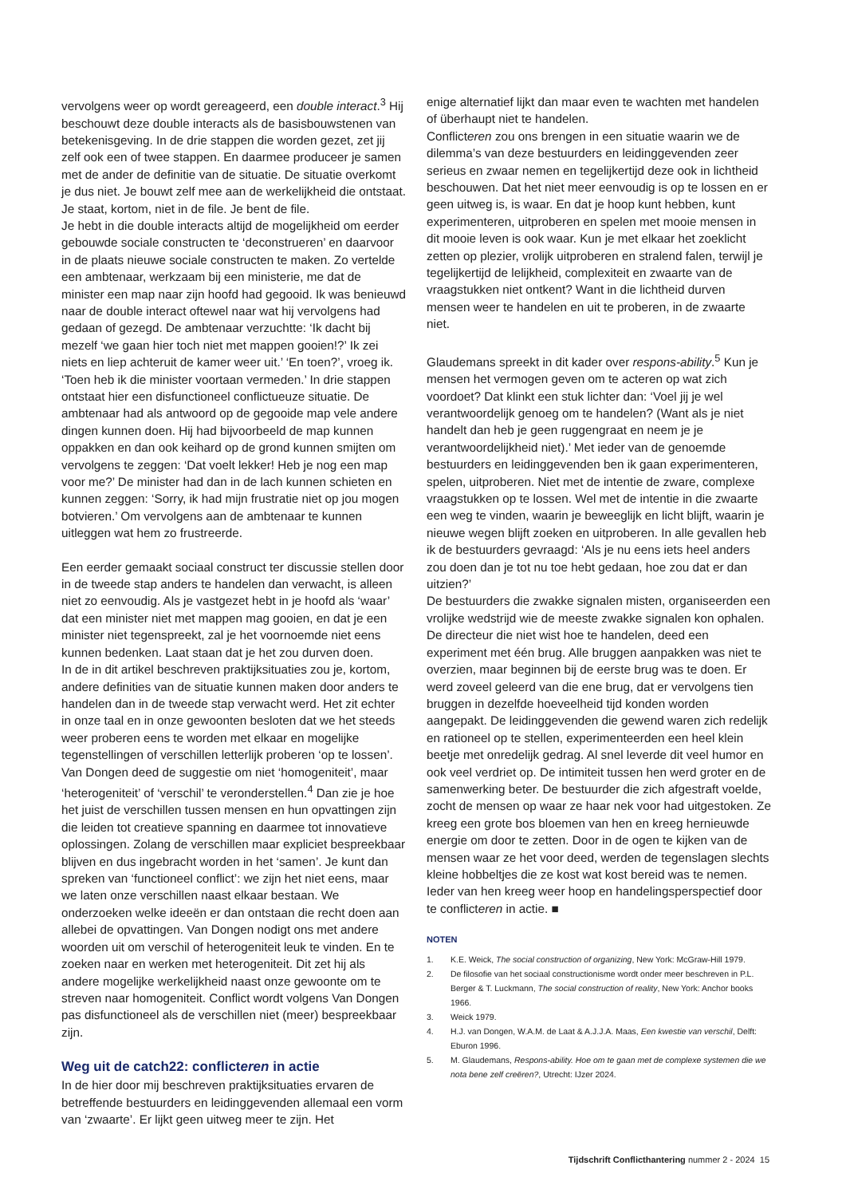vervolgens weer op wordt gereageerd, een double interact.<sup>3</sup> Hij beschouwt deze double interacts als de basisbouwstenen van betekenisgeving. In de drie stappen die worden gezet, zet jij zelf ook een of twee stappen. En daarmee produceer je samen met de ander de definitie van de situatie. De situatie overkomt je dus niet. Je bouwt zelf mee aan de werkelijkheid die ontstaat. Je staat, kortom, niet in de file. Je bent de file.
Je hebt in die double interacts altijd de mogelijkheid om eerder gebouwde sociale constructen te ‘deconstrueren’ en daarvoor in de plaats nieuwe sociale constructen te maken. Zo vertelde een ambtenaar, werkzaam bij een ministerie, me dat de minister een map naar zijn hoofd had gegooid. Ik was benieuwd naar de double interact oftewel naar wat hij vervolgens had gedaan of gezegd. De ambtenaar verzuchtte: ‘Ik dacht bij mezelf ‘we gaan hier toch niet met mappen gooien!?’ Ik zei niets en liep achteruit de kamer weer uit.’ ‘En toen?’, vroeg ik. ‘Toen heb ik die minister voortaan vermeden.’ In drie stappen ontstaat hier een disfunctioneel conflictueuze situatie. De ambtenaar had als antwoord op de gegooide map vele andere dingen kunnen doen. Hij had bijvoorbeeld de map kunnen oppakken en dan ook keihard op de grond kunnen smijten om vervolgens te zeggen: ‘Dat voelt lekker! Heb je nog een map voor me?’ De minister had dan in de lach kunnen schieten en kunnen zeggen: ‘Sorry, ik had mijn frustratie niet op jou mogen botvieren.’ Om vervolgens aan de ambtenaar te kunnen uitleggen wat hem zo frustreerde.
Een eerder gemaakt sociaal construct ter discussie stellen door in de tweede stap anders te handelen dan verwacht, is alleen niet zo eenvoudig. Als je vastgezet hebt in je hoofd als ‘waar’ dat een minister niet met mappen mag gooien, en dat je een minister niet tegenspreekt, zal je het voornoemde niet eens kunnen bedenken. Laat staan dat je het zou durven doen.
In de in dit artikel beschreven praktijksituaties zou je, kortom, andere definities van de situatie kunnen maken door anders te handelen dan in de tweede stap verwacht werd. Het zit echter in onze taal en in onze gewoonten besloten dat we het steeds weer proberen eens te worden met elkaar en mogelijke tegenstellingen of verschillen letterlijk proberen ‘op te lossen’. Van Dongen deed de suggestie om niet ‘homogeniteit’, maar ‘heterogeniteit’ of ‘verschil’ te veronderstellen.<sup>4</sup> Dan zie je hoe het juist de verschillen tussen mensen en hun opvattingen zijn die leiden tot creatieve spanning en daarmee tot innovatieve oplossingen. Zolang de verschillen maar expliciet bespreekbaar blijven en dus ingebracht worden in het ‘samen’. Je kunt dan spreken van ‘functioneel conflict’: we zijn het niet eens, maar we laten onze verschillen naast elkaar bestaan. We onderzoeken welke ideeën er dan ontstaan die recht doen aan allebei de opvattingen. Van Dongen nodigt ons met andere woorden uit om verschil of heterogeniteit leuk te vinden. En te zoeken naar en werken met heterogeniteit. Dit zet hij als andere mogelijke werkelijkheid naast onze gewoonte om te streven naar homogeniteit. Conflict wordt volgens Van Dongen pas disfunctioneel als de verschillen niet (meer) bespreekbaar zijn.
Weg uit de catch22: conflicteren in actie
In de hier door mij beschreven praktijksituaties ervaren de betreffende bestuurders en leidinggevenden allemaal een vorm van ‘zwaarte’. Er lijkt geen uitweg meer te zijn. Het
enige alternatief lijkt dan maar even te wachten met handelen of überhaupt niet te handelen.
Conflicteren zou ons brengen in een situatie waarin we de dilemma’s van deze bestuurders en leidinggevenden zeer serieus en zwaar nemen en tegelijkertijd deze ook in lichtheid beschouwen. Dat het niet meer eenvoudig is op te lossen en er geen uitweg is, is waar. En dat je hoop kunt hebben, kunt experimenteren, uitproberen en spelen met mooie mensen in dit mooie leven is ook waar. Kun je met elkaar het zoeklicht zetten op plezier, vrolijk uitproberen en stralend falen, terwijl je tegelijkertijd de lelijkheid, complexiteit en zwaarte van de vraagstukken niet ontkent? Want in die lichtheid durven mensen weer te handelen en uit te proberen, in de zwaarte niet.
Glaudemans spreekt in dit kader over respons-ability.<sup>5</sup> Kun je mensen het vermogen geven om te acteren op wat zich voordoet? Dat klinkt een stuk lichter dan: ‘Voel jij je wel verantwoordelijk genoeg om te handelen? (Want als je niet handelt dan heb je geen ruggengraat en neem je je verantwoordelijkheid niet).’ Met ieder van de genoemde bestuurders en leidinggevenden ben ik gaan experimenteren, spelen, uitproberen. Niet met de intentie de zware, complexe vraagstukken op te lossen. Wel met de intentie in die zwaarte een weg te vinden, waarin je beweeglijk en licht blijft, waarin je nieuwe wegen blijft zoeken en uitproberen. In alle gevallen heb ik de bestuurders gevraagd: ‘Als je nu eens iets heel anders zou doen dan je tot nu toe hebt gedaan, hoe zou dat er dan uitzien?’
De bestuurders die zwakke signalen misten, organiseerden een vrolijke wedstrijd wie de meeste zwakke signalen kon ophalen. De directeur die niet wist hoe te handelen, deed een experiment met één brug. Alle bruggen aanpakken was niet te overzien, maar beginnen bij de eerste brug was te doen. Er werd zoveel geleerd van die ene brug, dat er vervolgens tien bruggen in dezelfde hoeveelheid tijd konden worden aangepakt. De leidinggevenden die gewend waren zich redelijk en rationeel op te stellen, experimenteerden een heel klein beetje met onredelijk gedrag. Al snel leverde dit veel humor en ook veel verdriet op. De intimiteit tussen hen werd groter en de samenwerking beter. De bestuurder die zich afgestraft voelde, zocht de mensen op waar ze haar nek voor had uitgestoken. Ze kreeg een grote bos bloemen van hen en kreeg hernieuwde energie om door te zetten. Door in de ogen te kijken van de mensen waar ze het voor deed, werden de tegenslagen slechts kleine hobbeltjes die ze kost wat kost bereid was te nemen. Ieder van hen kreeg weer hoop en handelingsperspectief door te conflicteren in actie. ■
NOTEN
1. K.E. Weick, The social construction of organizing, New York: McGraw-Hill 1979.
2. De filosofie van het sociaal constructionisme wordt onder meer beschreven in P.L. Berger & T. Luckmann, The social construction of reality, New York: Anchor books 1966.
3. Weick 1979.
4. H.J. van Dongen, W.A.M. de Laat & A.J.J.A. Maas, Een kwestie van verschil, Delft: Eburon 1996.
5. M. Glaudemans, Respons-ability. Hoe om te gaan met de complexe systemen die we nota bene zelf creëren?, Utrecht: IJzer 2024.
Tijdschrift Conflicthantering nummer 2 - 2024 15